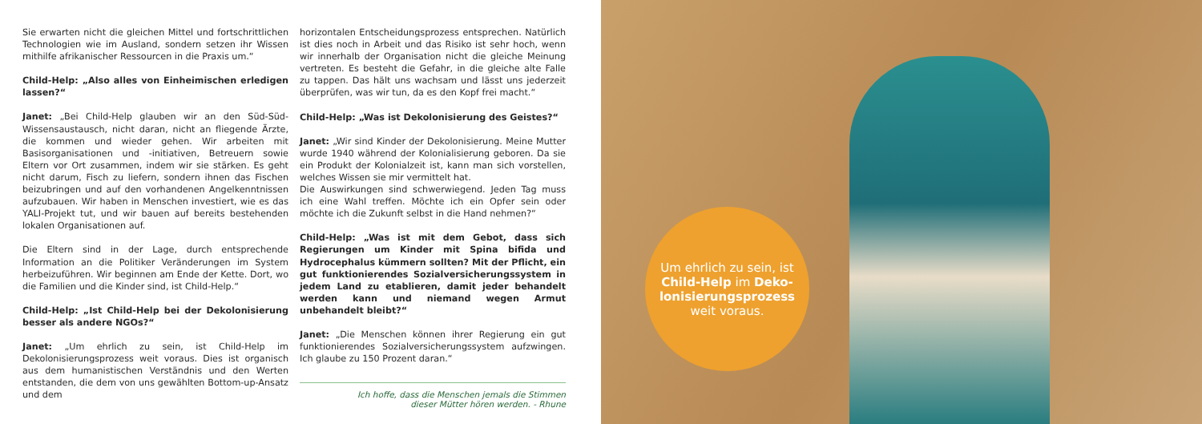Sie erwarten nicht die gleichen Mittel und fortschrittlichen Technologien wie im Ausland, sondern setzen ihr Wissen mithilfe afrikanischer Ressourcen in die Praxis um.“
Child-Help: „Also alles von Einheimischen erledigen lassen?“
Janet: „Bei Child-Help glauben wir an den Süd-Süd-Wissensaustausch, nicht daran, nicht an fliegende Ärzte, die kommen und wieder gehen. Wir arbeiten mit Basisorganisationen und -initiativen, Betreuern sowie Eltern vor Ort zusammen, indem wir sie stärken. Es geht nicht darum, Fisch zu liefern, sondern ihnen das Fischen beizubringen und auf den vorhandenen Angelkenntnissen aufzubauen. Wir haben in Menschen investiert, wie es das YALI-Projekt tut, und wir bauen auf bereits bestehenden lokalen Organisationen auf.
Die Eltern sind in der Lage, durch entsprechende Information an die Politiker Veränderungen im System herbeizuführen. Wir beginnen am Ende der Kette. Dort, wo die Familien und die Kinder sind, ist Child-Help.“
Child-Help: „Ist Child-Help bei der Dekolonisierung besser als andere NGOs?“
Janet: „Um ehrlich zu sein, ist Child-Help im Dekolonisierungsprozess weit voraus. Dies ist organisch aus dem humanistischen Verständnis und den Werten entstanden, die dem von uns gewählten Bottom-up-Ansatz und dem
horizontalen Entscheidungsprozess entsprechen. Natürlich ist dies noch in Arbeit und das Risiko ist sehr hoch, wenn wir innerhalb der Organisation nicht die gleiche Meinung vertreten. Es besteht die Gefahr, in die gleiche alte Falle zu tappen. Das hält uns wachsam und lässt uns jederzeit überprüfen, was wir tun, da es den Kopf frei macht.“
Child-Help: „Was ist Dekolonisierung des Geistes?“
Janet: „Wir sind Kinder der Dekolonisierung. Meine Mutter wurde 1940 während der Kolonialisierung geboren. Da sie ein Produkt der Kolonialzeit ist, kann man sich vorstellen, welches Wissen sie mir vermittelt hat.
Die Auswirkungen sind schwerwiegend. Jeden Tag muss ich eine Wahl treffen. Möchte ich ein Opfer sein oder möchte ich die Zukunft selbst in die Hand nehmen?“
Child-Help: „Was ist mit dem Gebot, dass sich Regierungen um Kinder mit Spina bifida und Hydrocephalus kümmern sollten? Mit der Pflicht, ein gut funktionierendes Sozialversicherungssystem in jedem Land zu etablieren, damit jeder behandelt werden kann und niemand wegen Armut unbehandelt bleibt?“
Janet: „Die Menschen können ihrer Regierung ein gut funktionierendes Sozialversicherungssystem aufzwingen. Ich glaube zu 150 Prozent daran.“
Ich hoffe, dass die Menschen jemals die Stimmen
dieser Mütter hören werden. - Rhune
Um ehrlich zu sein, ist
Child-Help im Deko-
lonisierungsprozess
weit voraus.